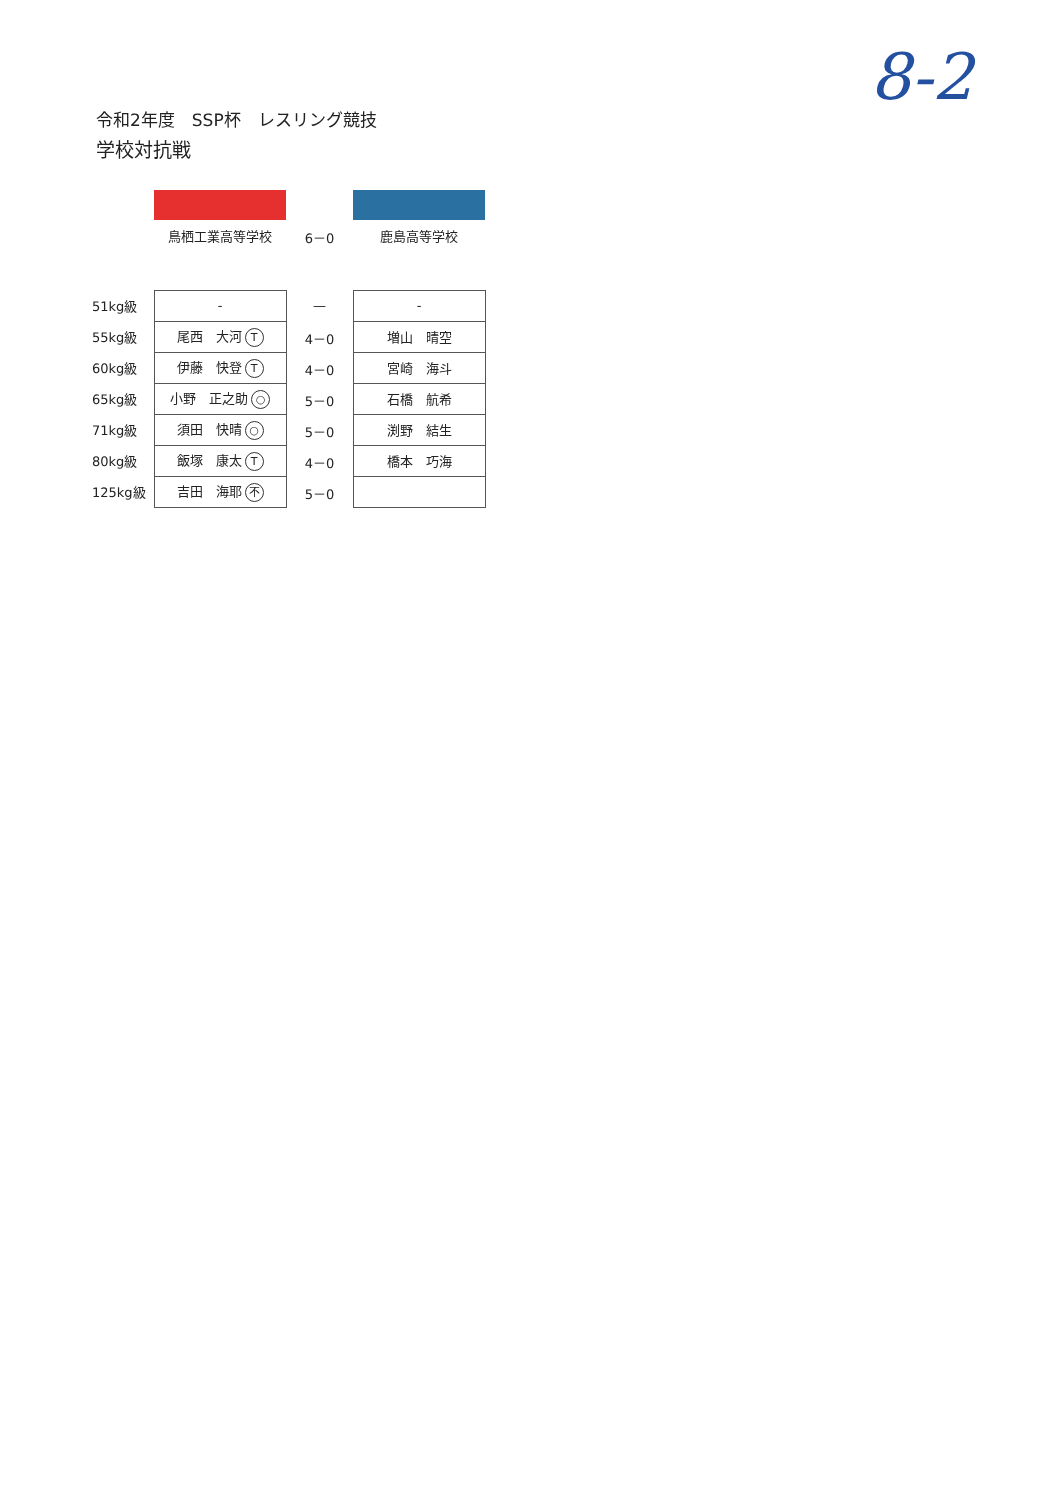8-2
令和2年度　SSP杯　レスリング競技
学校対抗戦
| | 鳥栖工業高等学校 | 6－0 | 鹿島高等学校 |
| 51kg級 | - | — | - |
| 55kg級 | 尾西 大河 T | 4－0 | 増山 晴空 |
| 60kg級 | 伊藤 快登 T | 4－0 | 宮崎 海斗 |
| 65kg級 | 小野 正之助 ○ | 5－0 | 石橋 航希 |
| 71kg級 | 須田 快晴 ○ | 5－0 | 渕野 結生 |
| 80kg級 | 飯塚 康太 T | 4－0 | 橋本 巧海 |
| 125kg級 | 吉田 海耶 不 | 5－0 | |